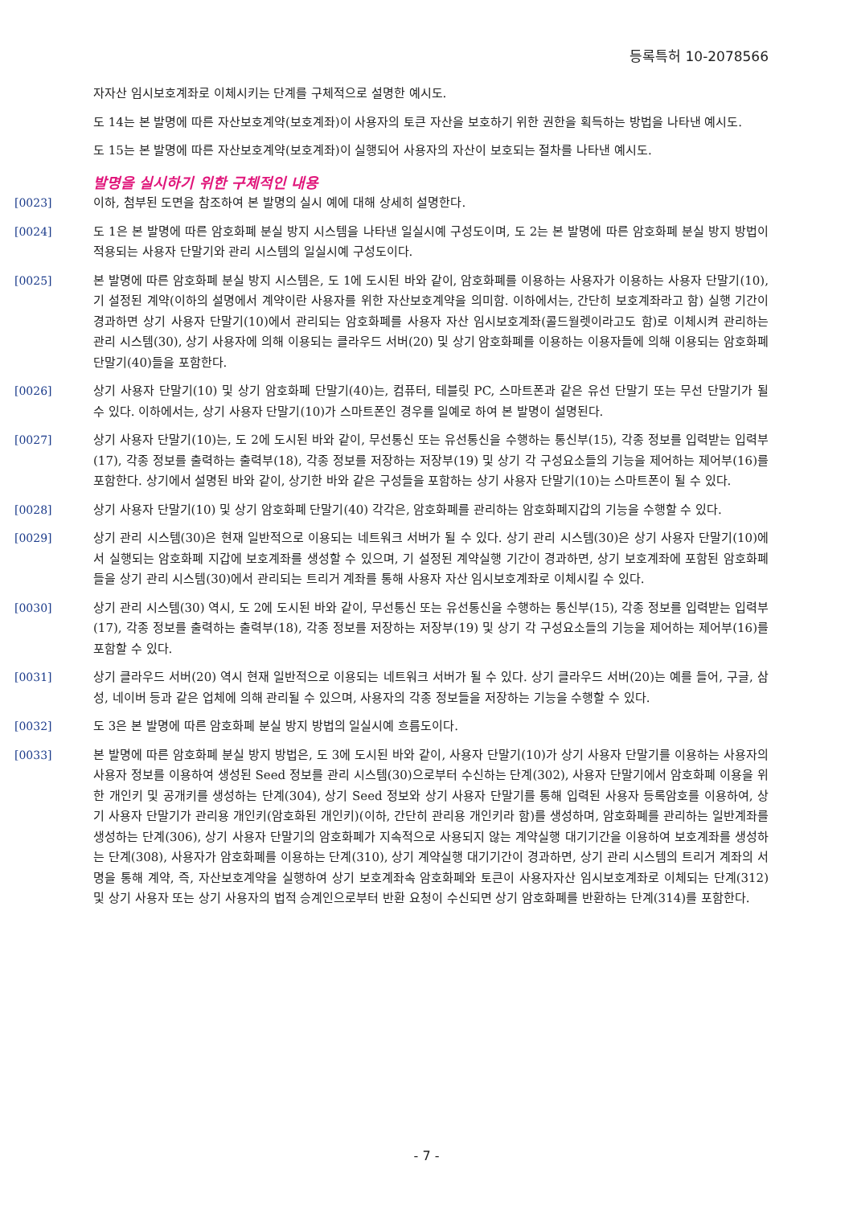등록특허 10-2078566
자자산 임시보호계좌로 이체시키는 단계를 구체적으로 설명한 예시도.
도 14는 본 발명에 따른 자산보호계약(보호계좌)이 사용자의 토큰 자산을 보호하기 위한 권한을 획득하는 방법을 나타낸 예시도.
도 15는 본 발명에 따른 자산보호계약(보호계좌)이 실행되어 사용자의 자산이 보호되는 절차를 나타낸 예시도.
발명을 실시하기 위한 구체적인 내용
[0023] 이하, 첨부된 도면을 참조하여 본 발명의 실시 예에 대해 상세히 설명한다.
[0024] 도 1은 본 발명에 따른 암호화폐 분실 방지 시스템을 나타낸 일실시예 구성도이며, 도 2는 본 발명에 따른 암호화폐 분실 방지 방법이 적용되는 사용자 단말기와 관리 시스템의 일실시예 구성도이다.
[0025] 본 발명에 따른 암호화폐 분실 방지 시스템은, 도 1에 도시된 바와 같이, 암호화폐를 이용하는 사용자가 이용하는 사용자 단말기(10), 기 설정된 계약(이하의 설명에서 계약이란 사용자를 위한 자산보호계약을 의미함. 이하에서는, 간단히 보호계좌라고 함) 실행 기간이 경과하면 상기 사용자 단말기(10)에서 관리되는 암호화폐를 사용자 자산 임시보호계좌(콜드월렛이라고도 함)로 이체시켜 관리하는 관리 시스템(30), 상기 사용자에 의해 이용되는 클라우드 서버(20) 및 상기 암호화폐를 이용하는 이용자들에 의해 이용되는 암호화폐 단말기(40)들을 포함한다.
[0026] 상기 사용자 단말기(10) 및 상기 암호화폐 단말기(40)는, 컴퓨터, 테블릿 PC, 스마트폰과 같은 유선 단말기 또는 무선 단말기가 될 수 있다. 이하에서는, 상기 사용자 단말기(10)가 스마트폰인 경우를 일예로 하여 본 발명이 설명된다.
[0027] 상기 사용자 단말기(10)는, 도 2에 도시된 바와 같이, 무선통신 또는 유선통신을 수행하는 통신부(15), 각종 정보를 입력받는 입력부(17), 각종 정보를 출력하는 출력부(18), 각종 정보를 저장하는 저장부(19) 및 상기 각 구성요소들의 기능을 제어하는 제어부(16)를 포함한다. 상기에서 설명된 바와 같이, 상기한 바와 같은 구성들을 포함하는 상기 사용자 단말기(10)는 스마트폰이 될 수 있다.
[0028] 상기 사용자 단말기(10) 및 상기 암호화폐 단말기(40) 각각은, 암호화폐를 관리하는 암호화폐지갑의 기능을 수행할 수 있다.
[0029] 상기 관리 시스템(30)은 현재 일반적으로 이용되는 네트워크 서버가 될 수 있다. 상기 관리 시스템(30)은 상기 사용자 단말기(10)에서 실행되는 암호화폐 지갑에 보호계좌를 생성할 수 있으며, 기 설정된 계약실행 기간이 경과하면, 상기 보호계좌에 포함된 암호화폐들을 상기 관리 시스템(30)에서 관리되는 트리거 계좌를 통해 사용자 자산 임시보호계좌로 이체시킬 수 있다.
[0030] 상기 관리 시스템(30) 역시, 도 2에 도시된 바와 같이, 무선통신 또는 유선통신을 수행하는 통신부(15), 각종 정보를 입력받는 입력부(17), 각종 정보를 출력하는 출력부(18), 각종 정보를 저장하는 저장부(19) 및 상기 각 구성요소들의 기능을 제어하는 제어부(16)를 포함할 수 있다.
[0031] 상기 클라우드 서버(20) 역시 현재 일반적으로 이용되는 네트워크 서버가 될 수 있다. 상기 클라우드 서버(20)는 예를 들어, 구글, 삼성, 네이버 등과 같은 업체에 의해 관리될 수 있으며, 사용자의 각종 정보들을 저장하는 기능을 수행할 수 있다.
[0032] 도 3은 본 발명에 따른 암호화폐 분실 방지 방법의 일실시예 흐름도이다.
[0033] 본 발명에 따른 암호화폐 분실 방지 방법은, 도 3에 도시된 바와 같이, 사용자 단말기(10)가 상기 사용자 단말기를 이용하는 사용자의 사용자 정보를 이용하여 생성된 Seed 정보를 관리 시스템(30)으로부터 수신하는 단계(302), 사용자 단말기에서 암호화폐 이용을 위한 개인키 및 공개키를 생성하는 단계(304), 상기 Seed 정보와 상기 사용자 단말기를 통해 입력된 사용자 등록암호를 이용하여, 상기 사용자 단말기가 관리용 개인키(암호화된 개인키)(이하, 간단히 관리용 개인키라 함)를 생성하며, 암호화폐를 관리하는 일반계좌를 생성하는 단계(306), 상기 사용자 단말기의 암호화폐가 지속적으로 사용되지 않는 계약실행 대기기간을 이용하여 보호계좌를 생성하는 단계(308), 사용자가 암호화폐를 이용하는 단계(310), 상기 계약실행 대기기간이 경과하면, 상기 관리 시스템의 트리거 계좌의 서명을 통해 계약, 즉, 자산보호계약을 실행하여 상기 보호계좌속 암호화폐와 토큰이 사용자자산 임시보호계좌로 이체되는 단계(312) 및 상기 사용자 또는 상기 사용자의 법적 승계인으로부터 반환 요청이 수신되면 상기 암호화폐를 반환하는 단계(314)를 포함한다.
- 7 -